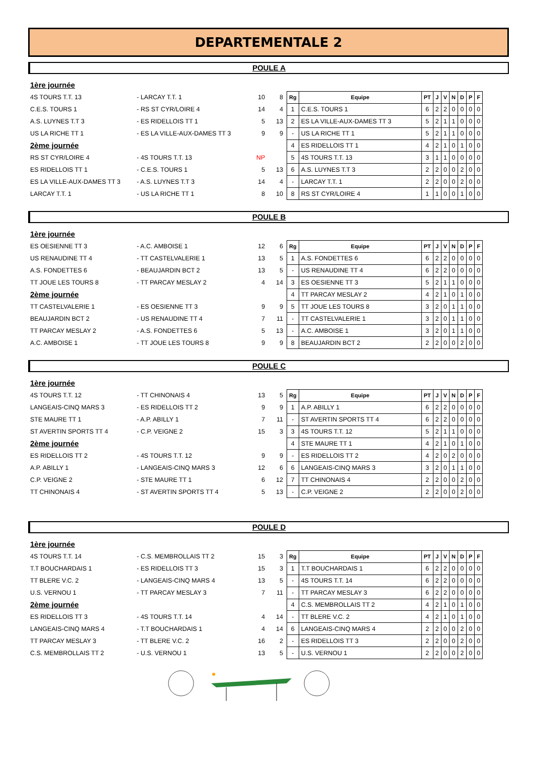DEPARTEMENTALE 2
POULE A
1ère journée
4S TOURS T.T. 13 - LARCAY T.T. 1 10 8
C.E.S. TOURS 1 - RS ST CYR/LOIRE 4 14 4
A.S. LUYNES T.T 3 - ES RIDELLOIS TT 1 5 13
US LA RICHE TT 1 - ES LA VILLE-AUX-DAMES TT 3 9 9
2ème journée
RS ST CYR/LOIRE 4 - 4S TOURS T.T. 13 NP
ES RIDELLOIS TT 1 - C.E.S. TOURS 1 5 13
ES LA VILLE-AUX-DAMES TT 3 - A.S. LUYNES T.T 3 14 4
LARCAY T.T. 1 - US LA RICHE TT 1 8 10
| Rg | Equipe | PT | J | V | N | D | P | F |
| --- | --- | --- | --- | --- | --- | --- | --- | --- |
| 1 | C.E.S. TOURS 1 | 6 | 2 | 2 | 0 | 0 | 0 | 0 |
| 2 | ES LA VILLE-AUX-DAMES TT 3 | 5 | 2 | 1 | 1 | 0 | 0 | 0 |
| - | US LA RICHE TT 1 | 5 | 2 | 1 | 1 | 0 | 0 | 0 |
| 4 | ES RIDELLOIS TT 1 | 4 | 2 | 1 | 0 | 1 | 0 | 0 |
| 5 | 4S TOURS T.T. 13 | 3 | 1 | 1 | 0 | 0 | 0 | 0 |
| 6 | A.S. LUYNES T.T 3 | 2 | 2 | 0 | 0 | 2 | 0 | 0 |
| - | LARCAY T.T. 1 | 2 | 2 | 0 | 0 | 2 | 0 | 0 |
| 8 | RS ST CYR/LOIRE 4 | 1 | 1 | 0 | 0 | 1 | 0 | 0 |
POULE B
1ère journée
ES OESIENNE TT 3 - A.C. AMBOISE 1 12 6
US RENAUDINE TT 4 - TT CASTELVALERIE 1 13 5
A.S. FONDETTES 6 - BEAUJARDIN BCT 2 13 5
TT JOUE LES TOURS 8 - TT PARCAY MESLAY 2 4 14
2ème journée
TT CASTELVALERIE 1 - ES OESIENNE TT 3 9 9
BEAUJARDIN BCT 2 - US RENAUDINE TT 4 7 11
TT PARCAY MESLAY 2 - A.S. FONDETTES 6 5 13
A.C. AMBOISE 1 - TT JOUE LES TOURS 8 9 9
| Rg | Equipe | PT | J | V | N | D | P | F |
| --- | --- | --- | --- | --- | --- | --- | --- | --- |
| 1 | A.S. FONDETTES 6 | 6 | 2 | 2 | 0 | 0 | 0 | 0 |
| - | US RENAUDINE TT 4 | 6 | 2 | 2 | 0 | 0 | 0 | 0 |
| 3 | ES OESIENNE TT 3 | 5 | 2 | 1 | 1 | 0 | 0 | 0 |
| 4 | TT PARCAY MESLAY 2 | 4 | 2 | 1 | 0 | 1 | 0 | 0 |
| 5 | TT JOUE LES TOURS 8 | 3 | 2 | 0 | 1 | 1 | 0 | 0 |
| - | TT CASTELVALERIE 1 | 3 | 2 | 0 | 1 | 1 | 0 | 0 |
| - | A.C. AMBOISE 1 | 3 | 2 | 0 | 1 | 1 | 0 | 0 |
| 8 | BEAUJARDIN BCT 2 | 2 | 2 | 0 | 0 | 2 | 0 | 0 |
POULE C
1ère journée
4S TOURS T.T. 12 - TT CHINONAIS 4 13 5
LANGEAIS-CINQ MARS 3 - ES RIDELLOIS TT 2 9 9
STE MAURE TT 1 - A.P. ABILLY 1 7 11
ST AVERTIN SPORTS TT 4 - C.P. VEIGNE 2 15 3
2ème journée
ES RIDELLOIS TT 2 - 4S TOURS T.T. 12 9 9
A.P. ABILLY 1 - LANGEAIS-CINQ MARS 3 12 6
C.P. VEIGNE 2 - STE MAURE TT 1 6 12
TT CHINONAIS 4 - ST AVERTIN SPORTS TT 4 5 13
| Rg | Equipe | PT | J | V | N | D | P | F |
| --- | --- | --- | --- | --- | --- | --- | --- | --- |
| 1 | A.P. ABILLY 1 | 6 | 2 | 2 | 0 | 0 | 0 | 0 |
| - | ST AVERTIN SPORTS TT 4 | 6 | 2 | 2 | 0 | 0 | 0 | 0 |
| 3 | 4S TOURS T.T. 12 | 5 | 2 | 1 | 1 | 0 | 0 | 0 |
| 4 | STE MAURE TT 1 | 4 | 2 | 1 | 0 | 1 | 0 | 0 |
| - | ES RIDELLOIS TT 2 | 4 | 2 | 0 | 2 | 0 | 0 | 0 |
| 6 | LANGEAIS-CINQ MARS 3 | 3 | 2 | 0 | 1 | 1 | 0 | 0 |
| 7 | TT CHINONAIS 4 | 2 | 2 | 0 | 0 | 2 | 0 | 0 |
| - | C.P. VEIGNE 2 | 2 | 2 | 0 | 0 | 2 | 0 | 0 |
POULE D
1ère journée
4S TOURS T.T. 14 - C.S. MEMBROLLAIS TT 2 15 3
T.T BOUCHARDAIS 1 - ES RIDELLOIS TT 3 15 3
TT BLERE V.C. 2 - LANGEAIS-CINQ MARS 4 13 5
U.S. VERNOU 1 - TT PARCAY MESLAY 3 7 11
2ème journée
ES RIDELLOIS TT 3 - 4S TOURS T.T. 14 4 14
LANGEAIS-CINQ MARS 4 - T.T BOUCHARDAIS 1 4 14
TT PARCAY MESLAY 3 - TT BLERE V.C. 2 16 2
C.S. MEMBROLLAIS TT 2 - U.S. VERNOU 1 13 5
| Rg | Equipe | PT | J | V | N | D | P | F |
| --- | --- | --- | --- | --- | --- | --- | --- | --- |
| 1 | T.T BOUCHARDAIS 1 | 6 | 2 | 2 | 0 | 0 | 0 | 0 |
| - | 4S TOURS T.T. 14 | 6 | 2 | 2 | 0 | 0 | 0 | 0 |
| - | TT PARCAY MESLAY 3 | 6 | 2 | 2 | 0 | 0 | 0 | 0 |
| 4 | C.S. MEMBROLLAIS TT 2 | 4 | 2 | 1 | 0 | 1 | 0 | 0 |
| - | TT BLERE V.C. 2 | 4 | 2 | 1 | 0 | 1 | 0 | 0 |
| 6 | LANGEAIS-CINQ MARS 4 | 2 | 2 | 0 | 0 | 2 | 0 | 0 |
| - | ES RIDELLOIS TT 3 | 2 | 2 | 0 | 0 | 2 | 0 | 0 |
| - | U.S. VERNOU 1 | 2 | 2 | 0 | 0 | 2 | 0 | 0 |